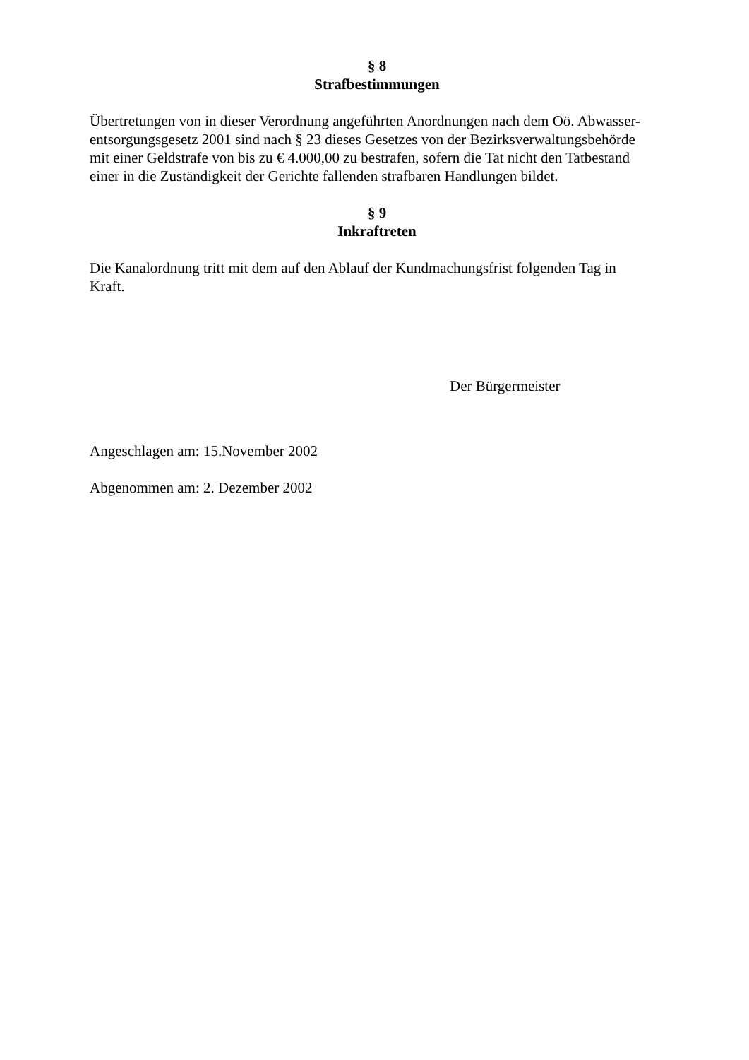§ 8
Strafbestimmungen
Übertretungen von in dieser Verordnung angeführten Anordnungen nach dem Oö. Abwasser-
entsorgungsgesetz 2001 sind nach § 23 dieses Gesetzes von der Bezirksverwaltungsbehörde
mit einer Geldstrafe von bis zu € 4.000,00 zu bestrafen, sofern die Tat nicht den Tatbestand
einer in die Zuständigkeit der Gerichte fallenden strafbaren Handlungen bildet.
§ 9
Inkraftreten
Die Kanalordnung tritt mit dem auf den Ablauf der Kundmachungsfrist folgenden Tag in
Kraft.
Der Bürgermeister
Angeschlagen am: 15.November 2002
Abgenommen am: 2. Dezember 2002